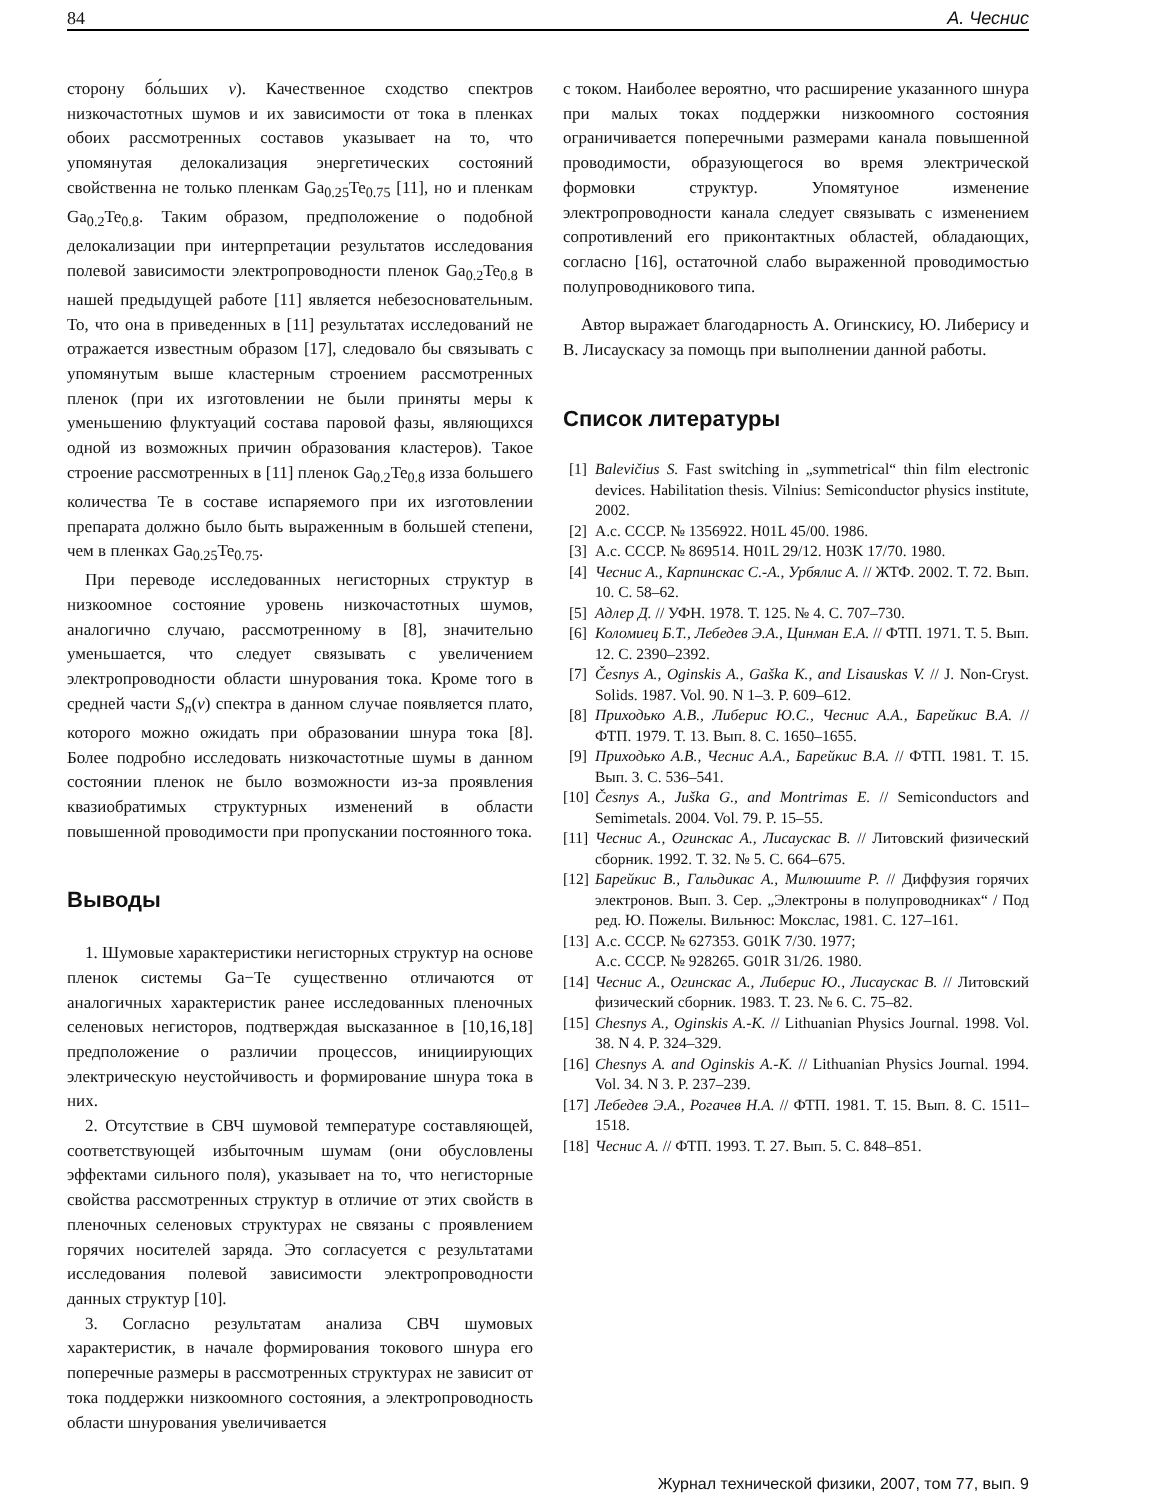84 А. Чеснис
сторону бо́льших ν). Качественное сходство спектров низкочастотных шумов и их зависимости от тока в пленках обоих рассмотренных составов указывает на то, что упомянутая делокализация энергетических состояний свойственна не только пленкам Ga<sub>0.25</sub>Te<sub>0.75</sub> [11], но и пленкам Ga<sub>0.2</sub>Te<sub>0.8</sub>. Таким образом, предположение о подобной делокализации при интерпретации результатов исследования полевой зависимости электропроводности пленок Ga<sub>0.2</sub>Te<sub>0.8</sub> в нашей предыдущей работе [11] является небезосновательным. То, что она в приведенных в [11] результатах исследований не отражается известным образом [17], следовало бы связывать с упомянутым выше кластерным строением рассмотренных пленок (при их изготовлении не были приняты меры к уменьшению флуктуаций состава паровой фазы, являющихся одной из возможных причин образования кластеров). Такое строение рассмотренных в [11] пленок Ga<sub>0.2</sub>Te<sub>0.8</sub> изза большего количества Te в составе испаряемого при их изготовлении препарата должно было быть выраженным в большей степени, чем в пленках Ga<sub>0.25</sub>Te<sub>0.75</sub>.
При переводе исследованных негисторных структур в низкоомное состояние уровень низкочастотных шумов, аналогично случаю, рассмотренному в [8], значительно уменьшается, что следует связывать с увеличением электропроводности области шнурования тока. Кроме того в средней части S<sub>n</sub>(ν) спектра в данном случае появляется плато, которого можно ожидать при образовании шнура тока [8]. Более подробно исследовать низкочастотные шумы в данном состоянии пленок не было возможности из-за проявления квазиобратимых структурных изменений в области повышенной проводимости при пропускании постоянного тока.
Выводы
1. Шумовые характеристики негисторных структур на основе пленок системы Ga−Te существенно отличаются от аналогичных характеристик ранее исследованных пленочных селеновых негисторов, подтверждая высказанное в [10,16,18] предположение о различии процессов, инициирующих электрическую неустойчивость и формирование шнура тока в них.
2. Отсутствие в СВЧ шумовой температуре составляющей, соответствующей избыточным шумам (они обусловлены эффектами сильного поля), указывает на то, что негисторные свойства рассмотренных структур в отличие от этих свойств в пленочных селеновых структурах не связаны с проявлением горячих носителей заряда. Это согласуется с результатами исследования полевой зависимости электропроводности данных структур [10].
3. Согласно результатам анализа СВЧ шумовых характеристик, в начале формирования токового шнура его поперечные размеры в рассмотренных структурах не зависит от тока поддержки низкоомного состояния, а электропроводность области шнурования увеличивается
с током. Наиболее вероятно, что расширение указанного шнура при малых токах поддержки низкоомного состояния ограничивается поперечными размерами канала повышенной проводимости, образующегося во время электрической формовки структур. Упомятуное изменение электропроводности канала следует связывать с изменением сопротивлений его приконтактных областей, обладающих, согласно [16], остаточной слабо выраженной проводимостью полупроводникового типа.
Автор выражает благодарность А. Огинскису, Ю. Либерису и В. Лисаускасу за помощь при выполнении данной работы.
Список литературы
[1] Balevičius S. Fast switching in „symmetrical“ thin film electronic devices. Habilitation thesis. Vilnius: Semiconductor physics institute, 2002.
[2] А.с. СССР. № 1356922. H01L 45/00. 1986.
[3] А.с. СССР. № 869514. H01L 29/12. H03K 17/70. 1980.
[4] Чеснис А., Карпинскас С.-А., Урбялис А. // ЖТФ. 2002. Т. 72. Вып. 10. С. 58–62.
[5] Адлер Д. // УФН. 1978. Т. 125. № 4. С. 707–730.
[6] Коломиец Б.Т., Лебедев Э.А., Цинман Е.А. // ФТП. 1971. Т. 5. Вып. 12. С. 2390–2392.
[7] Česnys A., Oginskis A., Gaška K., and Lisauskas V. // J. Non-Cryst. Solids. 1987. Vol. 90. N 1–3. P. 609–612.
[8] Приходько А.В., Либерис Ю.С., Чеснис А.А., Барейкис В.А. // ФТП. 1979. Т. 13. Вып. 8. С. 1650–1655.
[9] Приходько А.В., Чеснис А.А., Барейкис В.А. // ФТП. 1981. Т. 15. Вып. 3. С. 536–541.
[10] Česnys A., Juška G., and Montrimas E. // Semiconductors and Semimetals. 2004. Vol. 79. P. 15–55.
[11] Чеснис А., Огинскас А., Лисаускас В. // Литовский физический сборник. 1992. Т. 32. № 5. С. 664–675.
[12] Барейкис В., Гальдикас А., Милюшите Р. // Диффузия горячих электронов. Вып. 3. Сер. „Электроны в полупроводниках“ / Под ред. Ю. Пожелы. Вильнюс: Мокслас, 1981. С. 127–161.
[13] А.с. СССР. № 627353. G01K 7/30. 1977;
А.с. СССР. № 928265. G01R 31/26. 1980.
[14] Чеснис А., Огинскас А., Либерис Ю., Лисаускас В. // Литовский физический сборник. 1983. Т. 23. № 6. С. 75–82.
[15] Chesnys A., Oginskis A.-K. // Lithuanian Physics Journal. 1998. Vol. 38. N 4. P. 324–329.
[16] Chesnys A. and Oginskis A.-K. // Lithuanian Physics Journal. 1994. Vol. 34. N 3. P. 237–239.
[17] Лебедев Э.А., Рогачев Н.А. // ФТП. 1981. Т. 15. Вып. 8. С. 1511–1518.
[18] Чеснис А. // ФТП. 1993. Т. 27. Вып. 5. С. 848–851.
Журнал технической физики, 2007, том 77, вып. 9